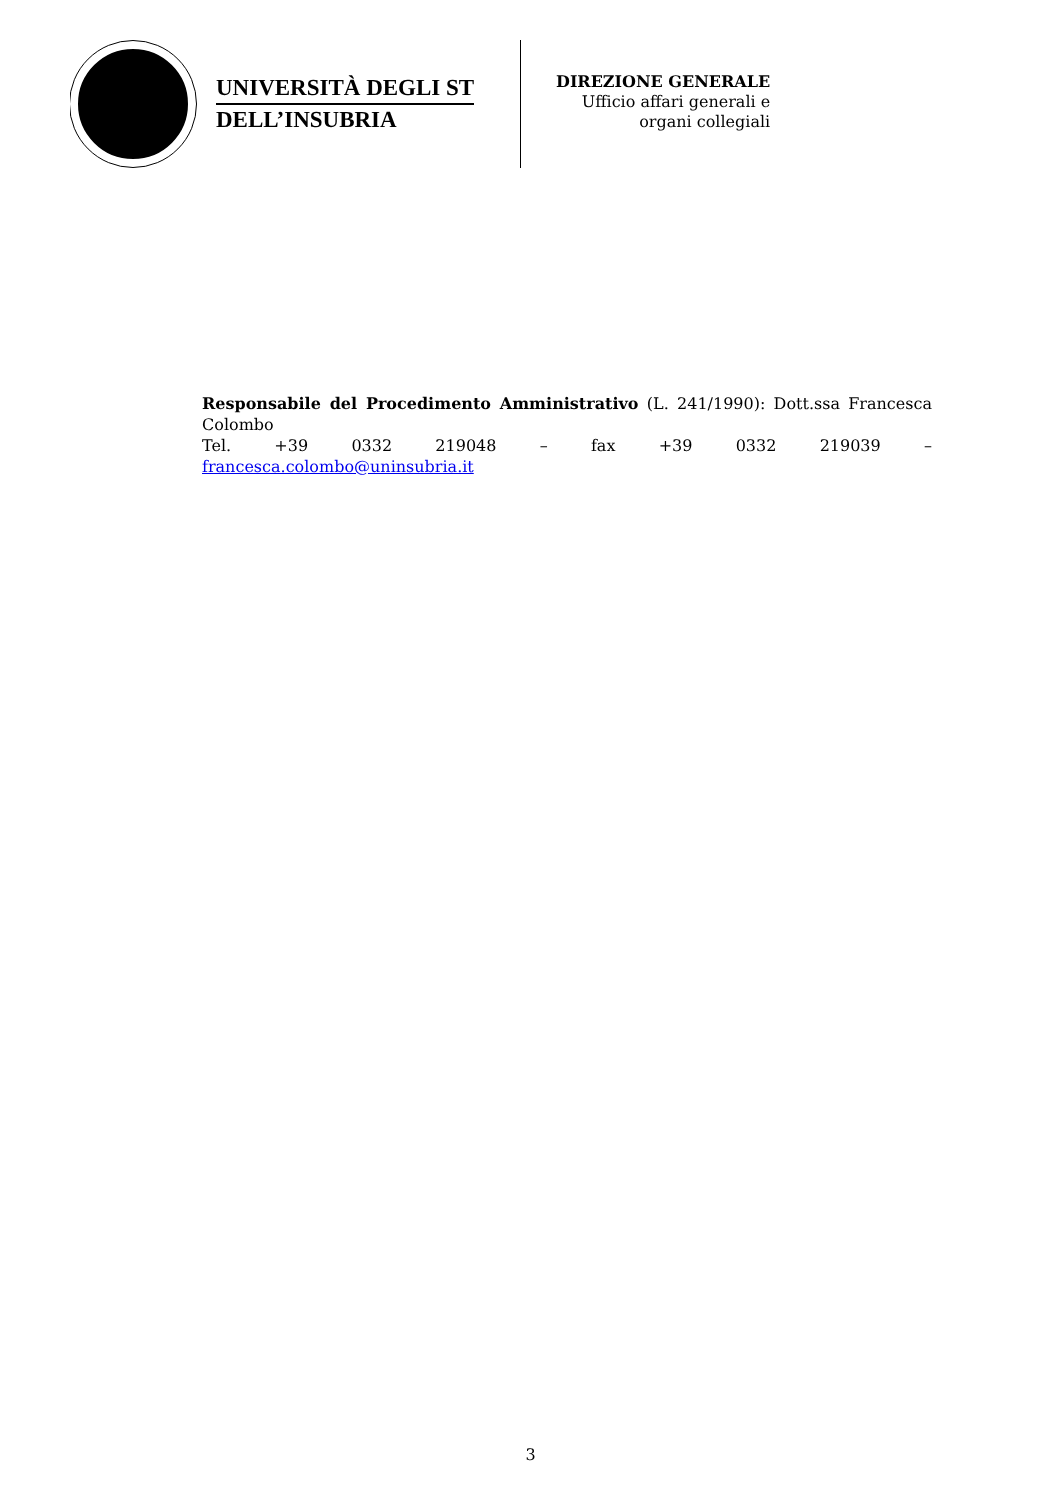UNIVERSITÀ DEGLI ST
DELL’INSUBRIA
DIREZIONE GENERALE
Ufficio affari generali e
organi collegiali
Responsabile del Procedimento Amministrativo (L. 241/1990): Dott.ssa Francesca Colombo
Tel. +39 0332 219048 – fax +39 0332 219039 –
francesca.colombo@uninsubria.it
3